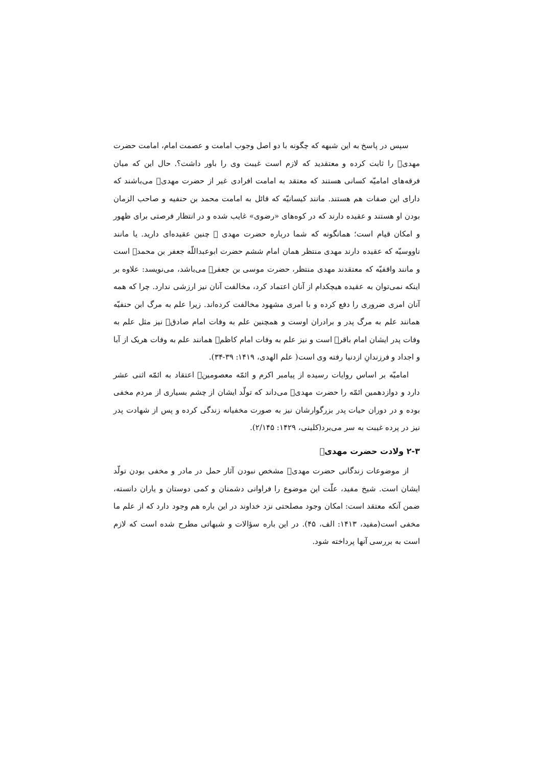سپس در پاسخ به این شبهه که چگونه با دو اصل وجوب امامت و عصمت امام، امامت حضرت مهدی﷣ را ثابت کرده و معتقدید که لازم است غیبت وی را باور داشت؟. حال این که میان فرقه‌های امامیّه کسانی هستند که معتقد به امامت افرادی غیر از حضرت مهدی﷣ می‌باشند که دارای این صفات هم هستند. مانند کیسانیّه که قائل به امامت محمد بن حنفیه و صاحب الزمان بودن او هستند و عقیده دارند که در کوه‌های «رضوی» غایب شده و در انتظار فرصتی برای ظهور و امکان قیام است؛ همانگونه که شما درباره حضرت مهدی ﷣ چنین عقیده‌ای دارید. یا مانند ناووسیّه که عقیده دارند مهدی منتظر همان امام ششم حضرت ابوعبداللّه جعفر بن محمد﷣ است و مانند واقفیّه که معتقدند مهدی منتظر، حضرت موسی بن جعفر﷣ می‌باشد، می‌نویسد: علاوه بر اینکه نمی‌توان به عقیده هیچکدام از آنان اعتماد کرد، مخالفت آنان نیز ارزشی ندارد. چرا که همه آنان امری ضروری را دفع کرده و با امری مشهود مخالفت کرده‌اند. زیرا علم به مرگ ابن حنفیّه همانند علم به مرگ پدر و برادران اوست و همچنین علم به وفات امام صادق﷣ نیز مثل علم به وفات پدر ایشان امام باقر﷣ است و نیز علم به وفات امام کاظم﷣ همانند علم به وفات هریک از آبا و اجداد و فرزندانِ ازدنیا رفته وی است( علم الهدی، ۱۴۱۹: ۳۹-۳۴).
امامیّه بر اساس روایات رسیده از پیامبر اکرم و ائمّه معصومین﷩ اعتقاد به ائمّه اثنی عشر دارد و دوازدهمین ائمّه را حضرت مهدی﷣ می‌داند که تولّد ایشان از چشم بسیاری از مردم مخفی بوده و در دوران حیات پدر بزرگوارشان نیز به صورت مخفیانه زندگی کرده و پس از شهادت پدر نیز در پرده غیبت به سر می‌برد(کلینی، ۱۴۲۹: ۲/۱۴۵).
۲-۳ ولادت حضرت مهدی﷣
از موضوعات زندگانی حضرت مهدی﷣ مشخص نبودن آثار حمل در مادر و مخفی بودن تولّد ایشان است. شیخ مفید، علّت این موضوع را فراوانی دشمنان و کمی دوستان و یاران دانسته، ضمن آنکه معتقد است: امکان وجود مصلحتی نزد خداوند در این باره هم وجود دارد که از علم ما مخفی است(مفید، ۱۴۱۳: الف، ۴۵). در این باره سؤالات و شبهاتی مطرح شده است که لازم است به بررسی آنها پرداخته شود.